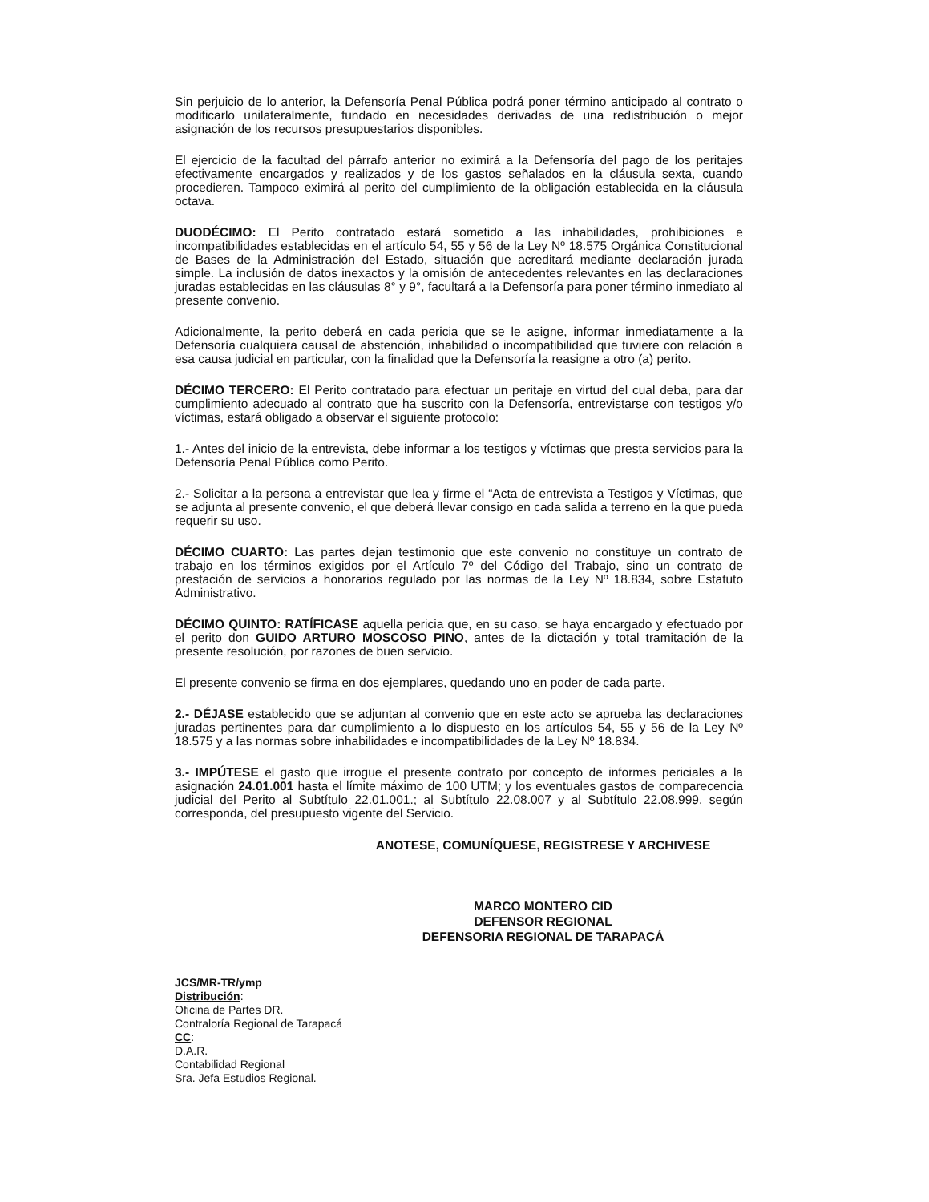Sin perjuicio de lo anterior, la Defensoría Penal Pública podrá poner término anticipado al contrato o modificarlo unilateralmente, fundado en necesidades derivadas de una redistribución o mejor asignación de los recursos presupuestarios disponibles.
El ejercicio de la facultad del párrafo anterior no eximirá a la Defensoría del pago de los peritajes efectivamente encargados y realizados y de los gastos señalados en la cláusula sexta, cuando procedieren. Tampoco eximirá al perito del cumplimiento de la obligación establecida en la cláusula octava.
DUODÉCIMO: El Perito contratado estará sometido a las inhabilidades, prohibiciones e incompatibilidades establecidas en el artículo 54, 55 y 56 de la Ley Nº 18.575 Orgánica Constitucional de Bases de la Administración del Estado, situación que acreditará mediante declaración jurada simple. La inclusión de datos inexactos y la omisión de antecedentes relevantes en las declaraciones juradas establecidas en las cláusulas 8° y 9°, facultará a la Defensoría para poner término inmediato al presente convenio.
Adicionalmente, la perito deberá en cada pericia que se le asigne, informar inmediatamente a la Defensoría cualquiera causal de abstención, inhabilidad o incompatibilidad que tuviere con relación a esa causa judicial en particular, con la finalidad que la Defensoría la reasigne a otro (a) perito.
DÉCIMO TERCERO: El Perito contratado para efectuar un peritaje en virtud del cual deba, para dar cumplimiento adecuado al contrato que ha suscrito con la Defensoría, entrevistarse con testigos y/o víctimas, estará obligado a observar el siguiente protocolo:
1.- Antes del inicio de la entrevista, debe informar a los testigos y víctimas que presta servicios para la Defensoría Penal Pública como Perito.
2.- Solicitar a la persona a entrevistar que lea y firme el “Acta de entrevista a Testigos y Víctimas, que se adjunta al presente convenio, el que deberá llevar consigo en cada salida a terreno en la que pueda requerir su uso.
DÉCIMO CUARTO: Las partes dejan testimonio que este convenio no constituye un contrato de trabajo en los términos exigidos por el Artículo 7º del Código del Trabajo, sino un contrato de prestación de servicios a honorarios regulado por las normas de la Ley Nº 18.834, sobre Estatuto Administrativo.
DÉCIMO QUINTO: RATÍFICASE aquella pericia que, en su caso, se haya encargado y efectuado por el perito don GUIDO ARTURO MOSCOSO PINO, antes de la dictación y total tramitación de la presente resolución, por razones de buen servicio.
El presente convenio se firma en dos ejemplares, quedando uno en poder de cada parte.
2.- DÉJASE establecido que se adjuntan al convenio que en este acto se aprueba las declaraciones juradas pertinentes para dar cumplimiento a lo dispuesto en los artículos 54, 55 y 56 de la Ley Nº 18.575 y a las normas sobre inhabilidades e incompatibilidades de la Ley Nº 18.834.
3.- IMPÚTESE el gasto que irrogue el presente contrato por concepto de informes periciales a la asignación 24.01.001 hasta el límite máximo de 100 UTM; y los eventuales gastos de comparecencia judicial del Perito al Subtítulo 22.01.001.; al Subtítulo 22.08.007 y al Subtítulo 22.08.999, según corresponda, del presupuesto vigente del Servicio.
ANOTESE, COMUNÍQUESE, REGISTRESE Y ARCHIVESE
MARCO MONTERO CID
DEFENSOR REGIONAL
DEFENSORIA REGIONAL DE TARAPACÁ
JCS/MR-TR/ymp
Distribución:
Oficina de Partes DR.
Contraloría Regional de Tarapacá
CC:
D.A.R.
Contabilidad Regional
Sra. Jefa Estudios Regional.